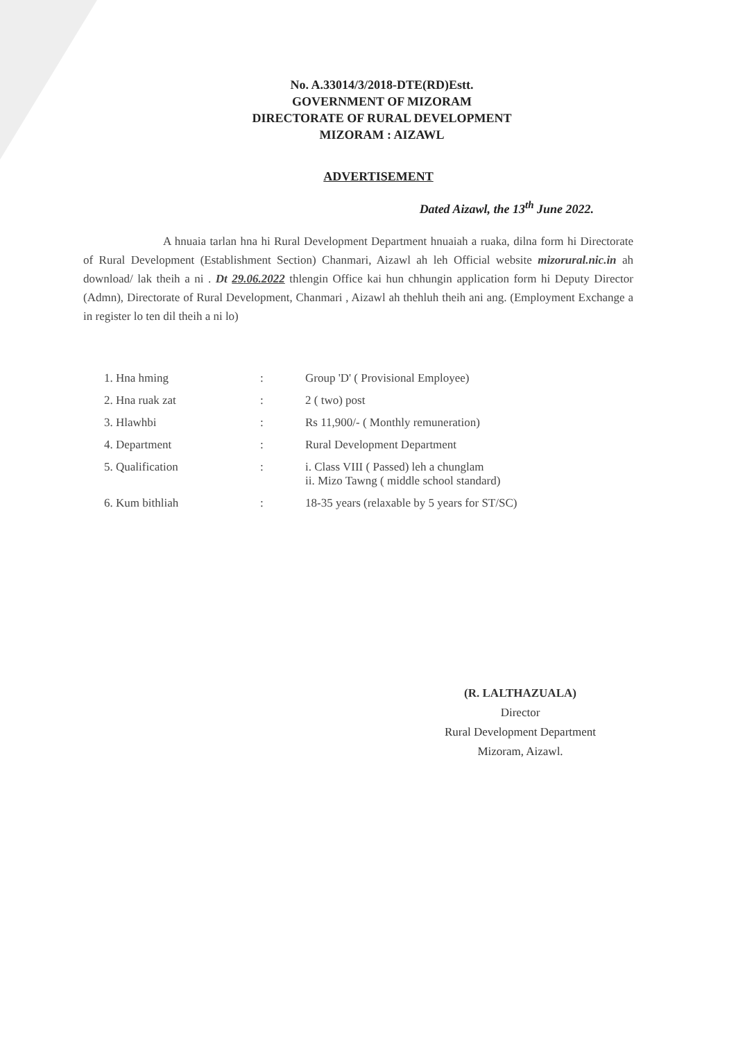No. A.33014/3/2018-DTE(RD)Estt.
GOVERNMENT OF MIZORAM
DIRECTORATE OF RURAL DEVELOPMENT
MIZORAM : AIZAWL
ADVERTISEMENT
Dated Aizawl, the 13<sup>th</sup> June 2022.
A hnuaia tarlan hna hi Rural Development Department hnuaiah a ruaka, dilna form hi Directorate of Rural Development (Establishment Section) Chanmari, Aizawl ah leh Official website mizorural.nic.in ah download/ lak theih a ni . Dt 29.06.2022 thlengin Office kai hun chhungin application form hi Deputy Director (Admn), Directorate of Rural Development, Chanmari , Aizawl ah thehluh theih ani ang. (Employment Exchange a in register lo ten dil theih a ni lo)
| 1. Hna hming | : | Group 'D' ( Provisional Employee) |
| 2. Hna ruak zat | : | 2 ( two) post |
| 3. Hlawhbi | : | Rs 11,900/- ( Monthly remuneration) |
| 4. Department | : | Rural Development Department |
| 5. Qualification | : | i. Class VIII ( Passed) leh a chunglam ii. Mizo Tawng ( middle school standard) |
| 6. Kum bithliah | : | 18-35 years (relaxable by 5 years for ST/SC) |
(R. LALTHAZUALA)
Director
Rural Development Department
Mizoram, Aizawl.